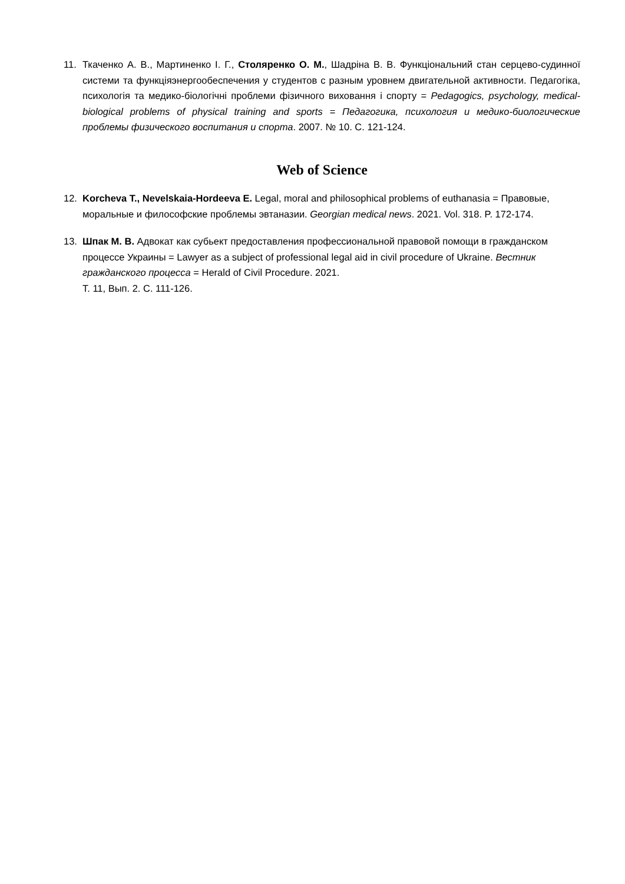11. Ткаченко А. В., Мартиненко І. Г., Столяренко О. М., Шадріна В. В. Функціональний стан серцево-судинної системи та функціяэнергообеспечения у студентов с разным уровнем двигательной активности. Педагогіка, психологія та медико-біологічні проблеми фізичного виховання і спорту = Pedagogics, psychology, medical-biological problems of physical training and sports = Педагогика, психология и медико-биологические проблемы физического воспитания и спорта. 2007. № 10. С. 121-124.
Web of Science
12. Korcheva T., Nevelskaia-Hordeeva E. Legal, moral and philosophical problems of euthanasia = Правовые, моральные и философские проблемы эвтаназии. Georgian medical news. 2021. Vol. 318. P. 172-174.
13. Шпак М. В. Адвокат как субьект предоставления профессиональной правовой помощи в гражданском процессе Украины = Lawyer as a subject of professional legal aid in civil procedure of Ukraine. Вестник гражданского процесса = Herald of Civil Procedure. 2021.
Т. 11, Вып. 2. С. 111-126.